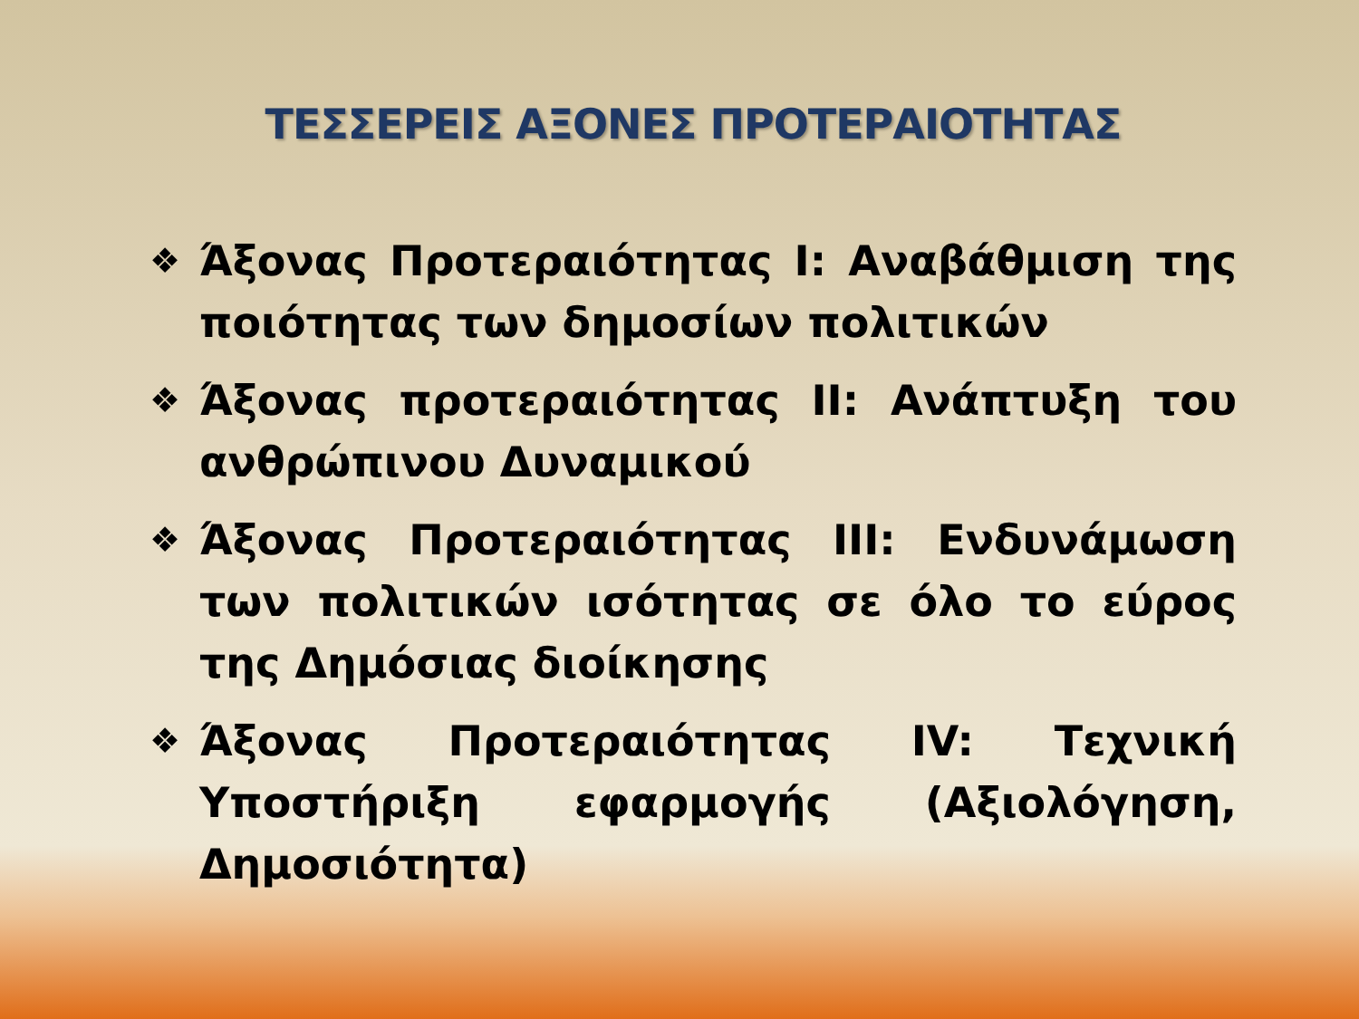ΤΕΣΣΕΡΕΙΣ ΑΞΟΝΕΣ ΠΡΟΤΕΡΑΙΟΤΗΤΑΣ
❖ Άξονας Προτεραιότητας I: Αναβάθμιση της ποιότητας των δημοσίων πολιτικών
❖ Άξονας προτεραιότητας II: Ανάπτυξη του ανθρώπινου Δυναμικού
❖ Άξονας Προτεραιότητας III: Ενδυνάμωση των πολιτικών ισότητας σε όλο το εύρος της Δημόσιας διοίκησης
❖ Άξονας Προτεραιότητας IV: Τεχνική Υποστήριξη εφαρμογής (Αξιολόγηση, Δημοσιότητα)